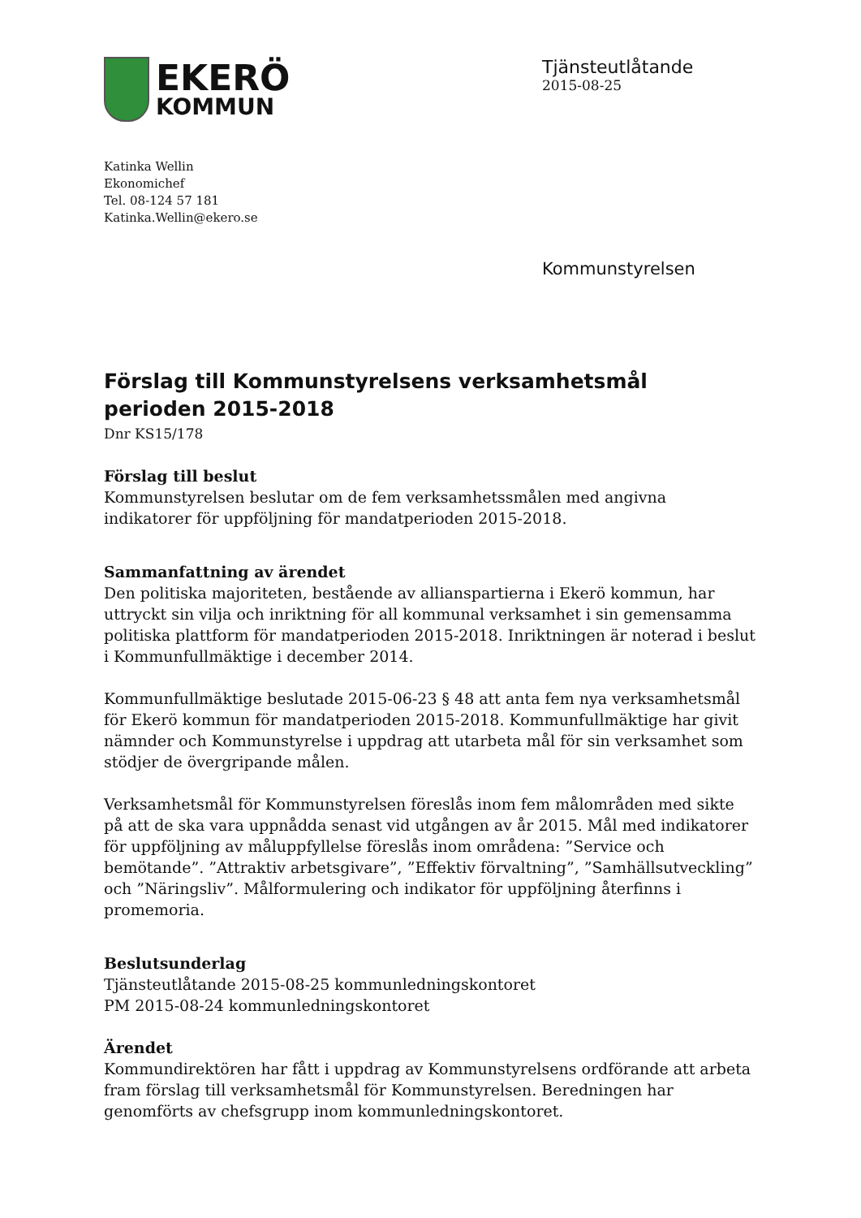EKERÖ
KOMMUN
Tjänsteutlåtande
2015-08-25
Katinka Wellin
Ekonomichef
Tel. 08-124 57 181
Katinka.Wellin@ekero.se
Kommunstyrelsen
Förslag till Kommunstyrelsens verksamhetsmål perioden 2015-2018
Dnr KS15/178
Förslag till beslut
Kommunstyrelsen beslutar om de fem verksamhetssmålen med angivna indikatorer för uppföljning för mandatperioden 2015-2018.
Sammanfattning av ärendet
Den politiska majoriteten, bestående av allianspartierna i Ekerö kommun, har uttryckt sin vilja och inriktning för all kommunal verksamhet i sin gemensamma politiska plattform för mandatperioden 2015-2018. Inriktningen är noterad i beslut i Kommunfullmäktige i december 2014.
Kommunfullmäktige beslutade 2015-06-23 § 48 att anta fem nya verksamhetsmål för Ekerö kommun för mandatperioden 2015-2018. Kommunfullmäktige har givit nämnder och Kommunstyrelse i uppdrag att utarbeta mål för sin verksamhet som stödjer de övergripande målen.
Verksamhetsmål för Kommunstyrelsen föreslås inom fem målområden med sikte på att de ska vara uppnådda senast vid utgången av år 2015. Mål med indikatorer för uppföljning av måluppfyllelse föreslås inom områdena: ”Service och bemötande”. ”Attraktiv arbetsgivare”, ”Effektiv förvaltning”, ”Samhällsutveckling” och ”Näringsliv”. Målformulering och indikator för uppföljning återfinns i promemoria.
Beslutsunderlag
Tjänsteutlåtande 2015-08-25 kommunledningskontoret
PM 2015-08-24 kommunledningskontoret
Ärendet
Kommundirektören har fått i uppdrag av Kommunstyrelsens ordförande att arbeta fram förslag till verksamhetsmål för Kommunstyrelsen. Beredningen har genomförts av chefsgrupp inom kommunledningskontoret.